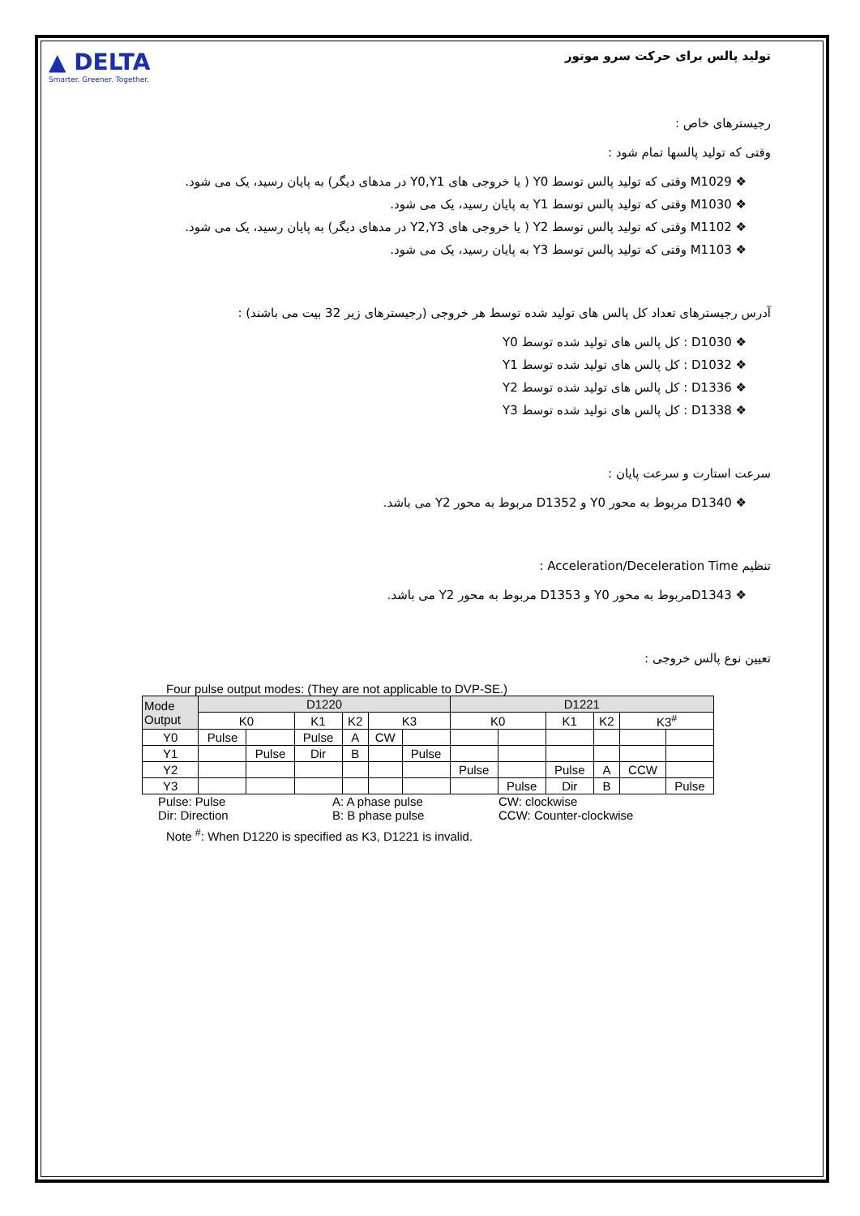▲ DELTA
Smarter. Greener. Together.
تولید پالس برای حرکت سرو موتور
رجیسترهای خاص :
وقتی که تولید پالسها تمام شود :
❖ M1029 وقتی که تولید پالس توسط Y0 ( یا خروجی های Y0,Y1 در مدهای دیگر) به پایان رسید، یک می شود.
❖ M1030 وقتی که تولید پالس توسط Y1 به پایان رسید، یک می شود.
❖ M1102 وقتی که تولید پالس توسط Y2 ( یا خروجی های Y2,Y3 در مدهای دیگر) به پایان رسید، یک می شود.
❖ M1103 وقتی که تولید پالس توسط Y3 به پایان رسید، یک می شود.
آدرس رجیسترهای تعداد کل پالس های تولید شده توسط هر خروجی (رجیسترهای زیر 32 بیت می باشند) :
❖ D1030 : کل پالس های تولید شده توسط Y0
❖ D1032 : کل پالس های تولید شده توسط Y1
❖ D1336 : کل پالس های تولید شده توسط Y2
❖ D1338 : کل پالس های تولید شده توسط Y3
سرعت استارت و سرعت پایان :
❖ D1340 مربوط به محور Y0 و D1352 مربوط به محور Y2 می باشد.
تنظیم Acceleration/Deceleration Time :
❖ D1343مربوط به محور Y0 و D1353 مربوط به محور Y2 می باشد.
تعیین نوع پالس خروجی :
Four pulse output modes: (They are not applicable to DVP-SE.)
| Mode Output | D1220 | | | | | | D1221 | | | | | |
| --- | --- | --- | --- | --- | --- | --- | --- | --- | --- | --- | --- | --- |
| | K0 | | K1 | K2 | K3 | | K0 | | K1 | K2 | K3<sup>#</sup> | |
| Y0 | Pulse | | Pulse | A | CW | | | | | | | |
| Y1 | | Pulse | Dir | B | | Pulse | | | | | | |
| Y2 | | | | | | | Pulse | | Pulse | A | CCW | |
| Y3 | | | | | | | | Pulse | Dir | B | | Pulse |
Pulse: Pulse A: A phase pulse CW: clockwise Dir: Direction B: B phase pulse CCW: Counter-clockwise
Note <sup>#</sup>: When D1220 is specified as K3, D1221 is invalid.